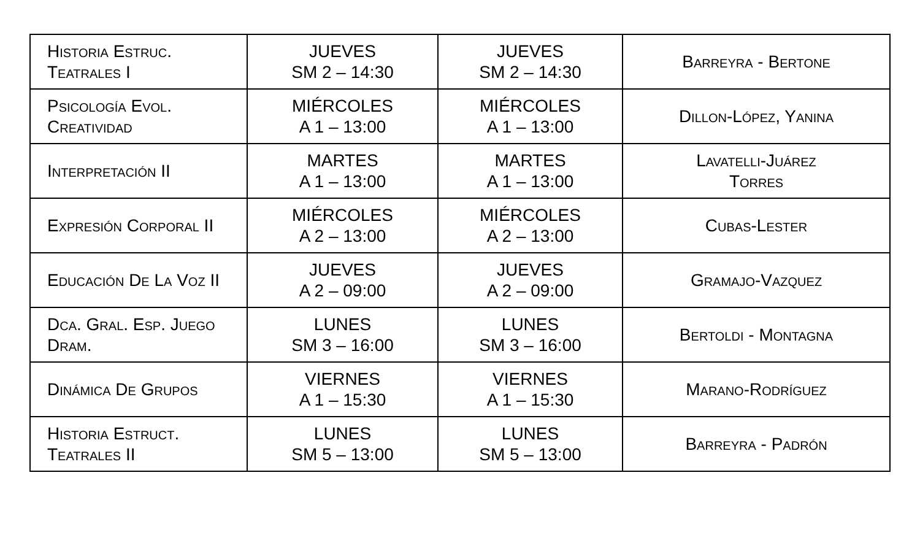| Historia Estruc. Teatrales I | JUEVES SM 2 – 14:30 | JUEVES SM 2 – 14:30 | Barreyra - Bertone |
| Psicología Evol. Creatividad | MIÉRCOLES A 1 – 13:00 | MIÉRCOLES A 1 – 13:00 | Dillon-López, Yanina |
| Interpretación II | MARTES A 1 – 13:00 | MARTES A 1 – 13:00 | Lavatelli-Juárez Torres |
| Expresión Corporal II | MIÉRCOLES A 2 – 13:00 | MIÉRCOLES A 2 – 13:00 | Cubas-Lester |
| Educación De La Voz II | JUEVES A 2 – 09:00 | JUEVES A 2 – 09:00 | Gramajo-Vazquez |
| Dca. Gral. Esp. Juego Dram. | LUNES SM 3 – 16:00 | LUNES SM 3 – 16:00 | Bertoldi - Montagna |
| Dinámica De Grupos | VIERNES A 1 – 15:30 | VIERNES A 1 – 15:30 | Marano-Rodríguez |
| Historia Estruct. Teatrales II | LUNES SM 5 – 13:00 | LUNES SM 5 – 13:00 | Barreyra - Padrón |